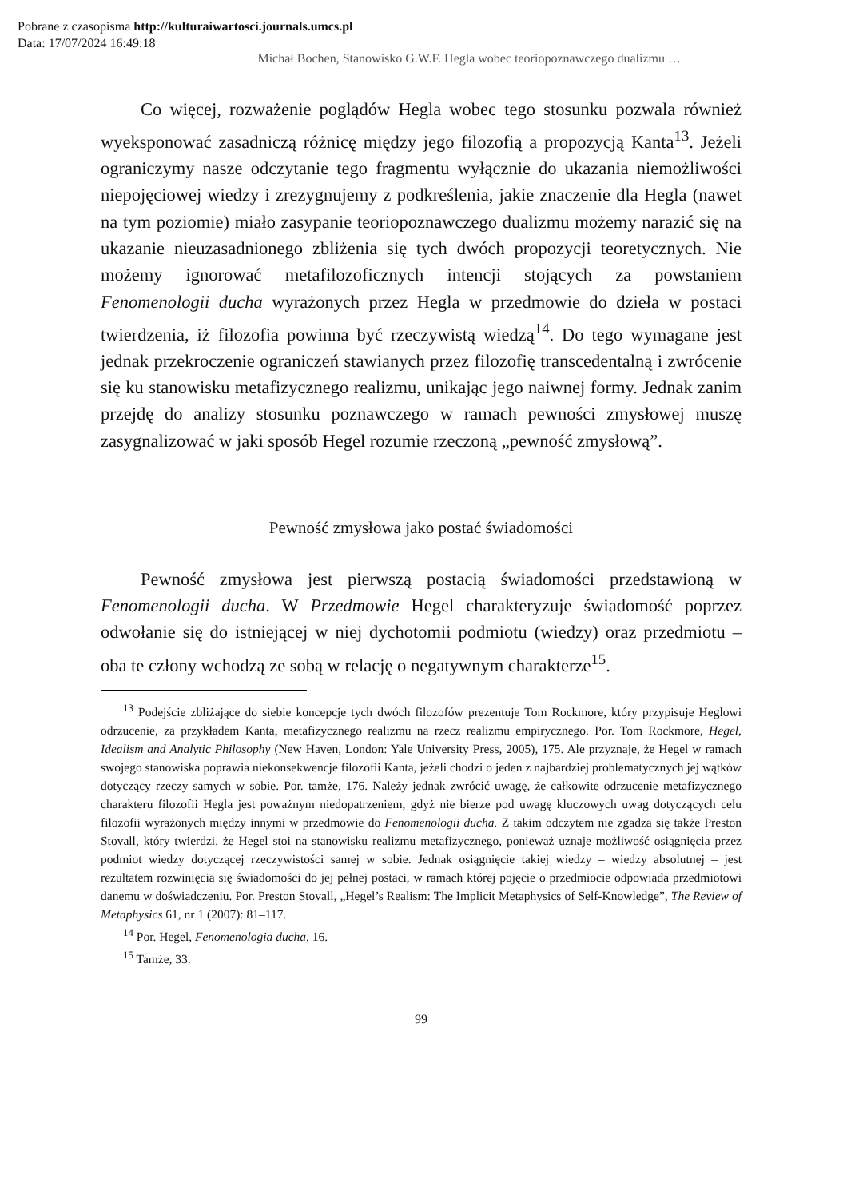Pobrane z czasopisma http://kulturaiwartosci.journals.umcs.pl
Data: 17/07/2024 16:49:18
Michał Bochen, Stanowisko G.W.F. Hegla wobec teoriopoznawczego dualizmu …
Co więcej, rozważenie poglądów Hegla wobec tego stosunku pozwala również wyeksponować zasadniczą różnicę między jego filozofią a propozycją Kanta<sup>13</sup>. Jeżeli ograniczymy nasze odczytanie tego fragmentu wyłącznie do ukazania niemożliwości niepojęciowej wiedzy i zrezygnujemy z podkreślenia, jakie znaczenie dla Hegla (nawet na tym poziomie) miało zasypanie teoriopoznawczego dualizmu możemy narazić się na ukazanie nieuzasadnionego zbliżenia się tych dwóch propozycji teoretycznych. Nie możemy ignorować metafilozoficznych intencji stojących za powstaniem Fenomenologii ducha wyrażonych przez Hegla w przedmowie do dzieła w postaci twierdzenia, iż filozofia powinna być rzeczywistą wiedzą<sup>14</sup>. Do tego wymagane jest jednak przekroczenie ograniczeń stawianych przez filozofię transcedentalną i zwrócenie się ku stanowisku metafizycznego realizmu, unikając jego naiwnej formy. Jednak zanim przejdę do analizy stosunku poznawczego w ramach pewności zmysłowej muszę zasygnalizować w jaki sposób Hegel rozumie rzeczoną „pewność zmysłową”.
Pewność zmysłowa jako postać świadomości
Pewność zmysłowa jest pierwszą postacią świadomości przedstawioną w Fenomenologii ducha. W Przedmowie Hegel charakteryzuje świadomość poprzez odwołanie się do istniejącej w niej dychotomii podmiotu (wiedzy) oraz przedmiotu – oba te człony wchodzą ze sobą w relację o negatywnym charakterze<sup>15</sup>.
<sup>13</sup> Podejście zbliżające do siebie koncepcje tych dwóch filozofów prezentuje Tom Rockmore, który przypisuje Heglowi odrzucenie, za przykładem Kanta, metafizycznego realizmu na rzecz realizmu empirycznego. Por. Tom Rockmore, Hegel, Idealism and Analytic Philosophy (New Haven, London: Yale University Press, 2005), 175. Ale przyznaje, że Hegel w ramach swojego stanowiska poprawia niekonsekwencje filozofii Kanta, jeżeli chodzi o jeden z najbardziej problematycznych jej wątków dotyczący rzeczy samych w sobie. Por. tamże, 176. Należy jednak zwrócić uwagę, że całkowite odrzucenie metafizycznego charakteru filozofii Hegla jest poważnym niedopatrzeniem, gdyż nie bierze pod uwagę kluczowych uwag dotyczących celu filozofii wyrażonych między innymi w przedmowie do Fenomenologii ducha. Z takim odczytem nie zgadza się także Preston Stovall, który twierdzi, że Hegel stoi na stanowisku realizmu metafizycznego, ponieważ uznaje możliwość osiągnięcia przez podmiot wiedzy dotyczącej rzeczywistości samej w sobie. Jednak osiągnięcie takiej wiedzy – wiedzy absolutnej – jest rezultatem rozwinięcia się świadomości do jej pełnej postaci, w ramach której pojęcie o przedmiocie odpowiada przedmiotowi danemu w doświadczeniu. Por. Preston Stovall, „Hegel’s Realism: The Implicit Metaphysics of Self-Knowledge”, The Review of Metaphysics 61, nr 1 (2007): 81–117.
<sup>14</sup> Por. Hegel, Fenomenologia ducha, 16.
<sup>15</sup> Tamże, 33.
99